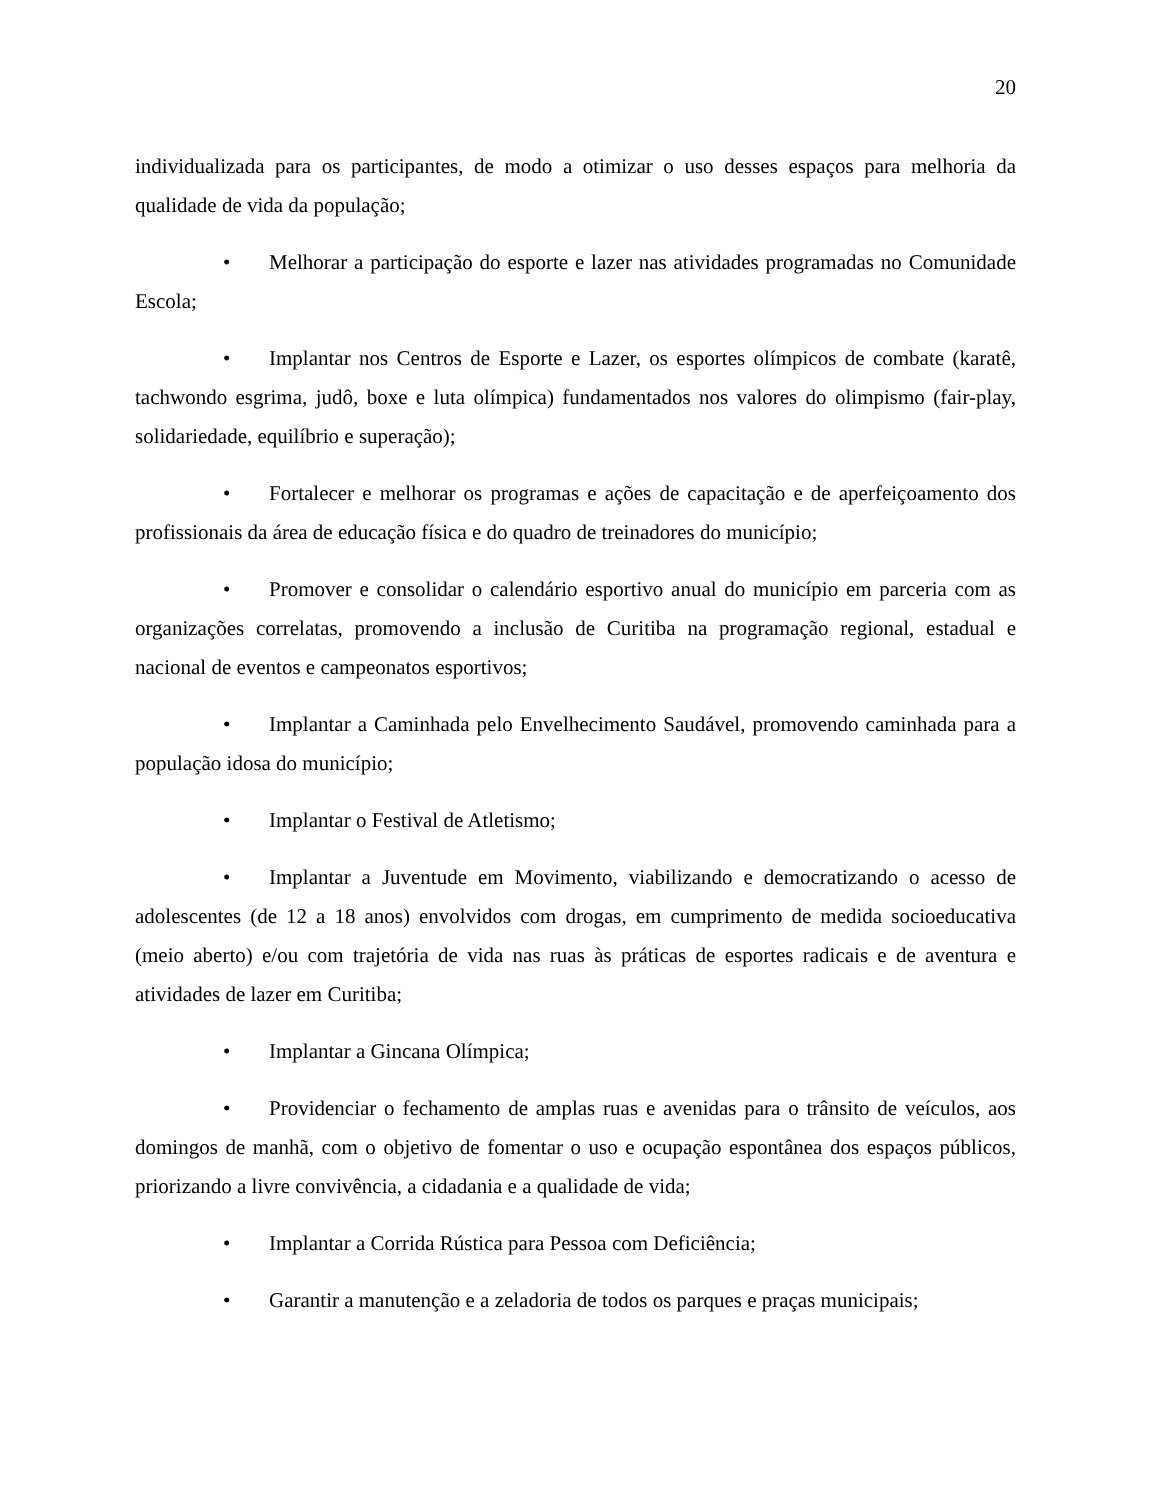20
individualizada para os participantes, de modo a otimizar o uso desses espaços para melhoria da qualidade de vida da população;
• Melhorar a participação do esporte e lazer nas atividades programadas no Comunidade Escola;
• Implantar nos Centros de Esporte e Lazer, os esportes olímpicos de combate (karatê, tachwondo esgrima, judô, boxe e luta olímpica) fundamentados nos valores do olimpismo (fair-play, solidariedade, equilíbrio e superação);
• Fortalecer e melhorar os programas e ações de capacitação e de aperfeiçoamento dos profissionais da área de educação física e do quadro de treinadores do município;
• Promover e consolidar o calendário esportivo anual do município em parceria com as organizações correlatas, promovendo a inclusão de Curitiba na programação regional, estadual e nacional de eventos e campeonatos esportivos;
• Implantar a Caminhada pelo Envelhecimento Saudável, promovendo caminhada para a população idosa do município;
• Implantar o Festival de Atletismo;
• Implantar a Juventude em Movimento, viabilizando e democratizando o acesso de adolescentes (de 12 a 18 anos) envolvidos com drogas, em cumprimento de medida socioeducativa (meio aberto) e/ou com trajetória de vida nas ruas às práticas de esportes radicais e de aventura e atividades de lazer em Curitiba;
• Implantar a Gincana Olímpica;
• Providenciar o fechamento de amplas ruas e avenidas para o trânsito de veículos, aos domingos de manhã, com o objetivo de fomentar o uso e ocupação espontânea dos espaços públicos, priorizando a livre convivência, a cidadania e a qualidade de vida;
• Implantar a Corrida Rústica para Pessoa com Deficiência;
• Garantir a manutenção e a zeladoria de todos os parques e praças municipais;